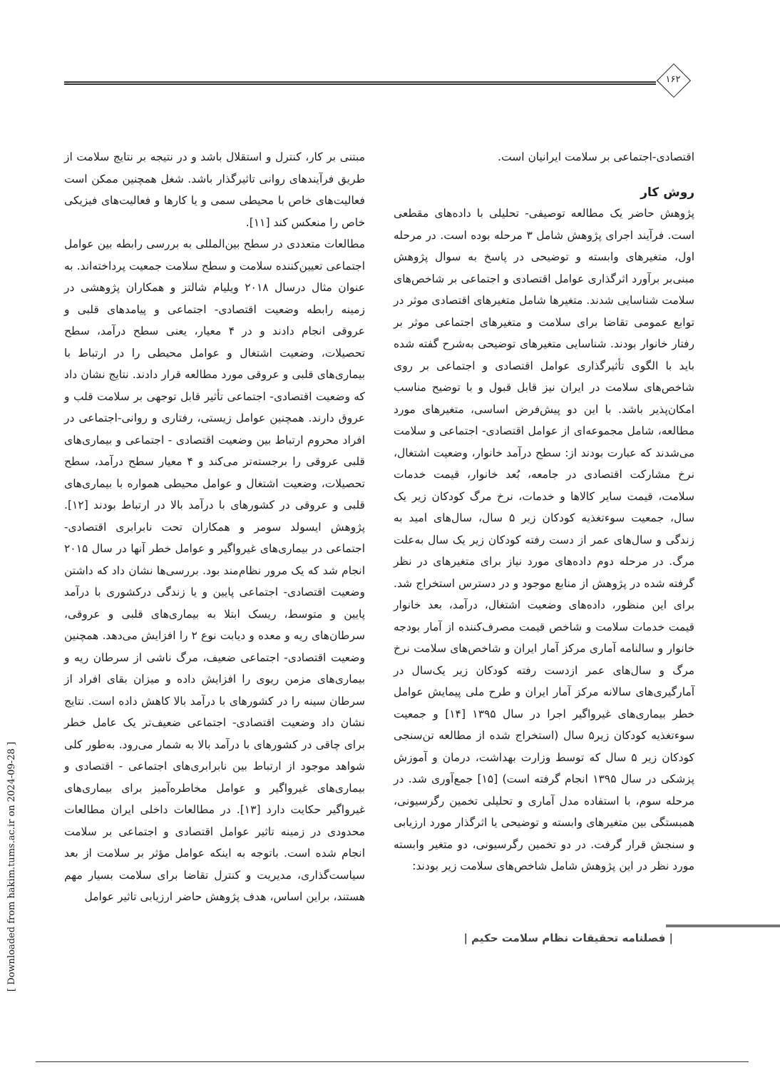۱۶۲
مبتنی بر کار، کنترل و استقلال باشد و در نتیجه بر نتایج سلامت از طریق فرآیندهای روانی تاثیرگذار باشد. شغل همچنین ممکن است فعالیت‌های خاص با محیطی سمی و یا کارها و فعالیت‌های فیزیکی خاص را منعکس کند [۱۱].
مطالعات متعددی در سطح بین‌المللی به بررسی رابطه بین عوامل اجتماعی تعیین‌کننده سلامت و سطح سلامت جمعیت پرداخته‌اند. به عنوان مثال درسال ۲۰۱۸ ویلیام شالتز و همکاران پژوهشی در زمینه رابطه وضعیت اقتصادی- اجتماعی و پیامدهای قلبی و عروقی انجام دادند و در ۴ معیار، یعنی سطح درآمد، سطح تحصیلات، وضعیت اشتغال و عوامل محیطی را در ارتباط با بیماری‌های قلبی و عروقی مورد مطالعه قرار دادند. نتایج نشان داد که وضعیت اقتصادی- اجتماعی تأثیر قابل توجهی بر سلامت قلب و عروق دارند. همچنین عوامل زیستی، رفتاری و روانی-اجتماعی در افراد محروم ارتباط بین وضعیت اقتصادی - اجتماعی و بیماری‌های قلبی عروقی را برجسته‌تر می‌کند و ۴ معیار سطح درآمد، سطح تحصیلات، وضعیت اشتغال و عوامل محیطی همواره با بیماری‌های قلبی و عروقی در کشورهای با درآمد بالا در ارتباط بودند [۱۲]. پژوهش ایسولد سومر و همکاران تحت نابرابری اقتصادی- اجتماعی در بیماری‌های غیرواگیر و عوامل خطر آنها در سال ۲۰۱۵ انجام شد که یک مرور نظام‌مند بود. بررسی‌ها نشان داد که داشتن وضعیت اقتصادی- اجتماعی پایین و یا زندگی درکشوری با درآمد پایین و متوسط، ریسک ابتلا به بیماری‌های قلبی و عروقی، سرطان‌های ریه و معده و دیابت نوع ۲ را افزایش می‌دهد. همچنین وضعیت اقتصادی- اجتماعی ضعیف، مرگ ناشی از سرطان ریه و بیماری‌های مزمن ریوی را افزایش داده و میزان بقای افراد از سرطان سینه را در کشورهای با درآمد بالا کاهش داده است. نتایج نشان داد وضعیت اقتصادی- اجتماعی ضعیف‌تر یک عامل خطر برای چاقی در کشورهای با درآمد بالا به شمار می‌رود. به‌طور کلی شواهد موجود از ارتباط بین نابرابری‌های اجتماعی - اقتصادی و بیماری‌های غیرواگیر و عوامل مخاطره‌آمیز برای بیماری‌های غیرواگیر حکایت دارد [۱۳]. در مطالعات داخلی ایران مطالعات محدودی در زمینه تاثیر عوامل اقتصادی و اجتماعی بر سلامت انجام شده است. باتوجه به اینکه عوامل مؤثر بر سلامت از بعد سیاست‌گذاری، مدیریت و کنترل تقاضا برای سلامت بسیار مهم هستند، براین اساس، هدف پژوهش حاضر ارزیابی تاثیر عوامل
اقتصادی-اجتماعی بر سلامت ایرانیان است.
روش کار
پژوهش حاضر یک مطالعه توصیفی- تحلیلی با داده‌های مقطعی است. فرآیند اجرای پژوهش شامل ۳ مرحله بوده است. در مرحله اول، متغیرهای وابسته و توضیحی در پاسخ به سوال پژوهش مبنی‌بر برآورد اثرگذاری عوامل اقتصادی و اجتماعی بر شاخص‌های سلامت شناسایی شدند. متغیرها شامل متغیرهای اقتصادی موثر در توابع عمومی تقاضا برای سلامت و متغیرهای اجتماعی موثر بر رفتار خانوار بودند. شناسایی متغیرهای توضیحی به‌شرح گفته شده باید با الگوی تأثیرگذاری عوامل اقتصادی و اجتماعی بر روی شاخص‌های سلامت در ایران نیز قابل قبول و با توضیح مناسب امکان‌پذیر باشد. با این دو پیش‌فرض اساسی، متغیرهای مورد مطالعه، شامل مجموعه‌ای از عوامل اقتصادی- اجتماعی و سلامت می‌شدند که عبارت بودند از: سطح درآمد خانوار، وضعیت اشتغال، نرخ مشارکت اقتصادی در جامعه، بُعد خانوار، قیمت خدمات سلامت، قیمت سایر کالاها و خدمات، نرخ مرگ کودکان زیر یک سال، جمعیت سوء‌تغذیه کودکان زیر ۵ سال، سال‌های امید به زندگی و سال‌های عمر از دست رفته کودکان زیر یک سال به‌علت مرگ. در مرحله دوم داده‌های مورد نیاز برای متغیرهای در نظر گرفته شده در پژوهش از منابع موجود و در دسترس استخراج شد. برای این منظور، داده‌های وضعیت اشتغال، درآمد، بعد خانوار قیمت خدمات سلامت و شاخص قیمت مصرف‌کننده از آمار بودجه خانوار و سالنامه آماری مرکز آمار ایران و شاخص‌های سلامت نرخ مرگ و سال‌های عمر ازدست رفته کودکان زیر یک‌سال در آمارگیری‌های سالانه مرکز آمار ایران و طرح ملی پیمایش عوامل خطر بیماری‌های غیرواگیر اجرا در سال ۱۳۹۵ [۱۴] و جمعیت سوءتغذیه کودکان زیر۵ سال (استخراج شده از مطالعه تن‌سنجی کودکان زیر ۵ سال که توسط وزارت بهداشت، درمان و آموزش پزشکی در سال ۱۳۹۵ انجام گرفته است) [۱۵] جمع‌آوری شد. در مرحله سوم، با استفاده مدل آماری و تحلیلی تخمین رگرسیونی، همبستگی بین متغیرهای وابسته و توضیحی یا اثرگذار مورد ارزیابی و سنجش قرار گرفت. در دو تخمین رگرسیونی، دو متغیر وابسته مورد نظر در این پژوهش شامل شاخص‌های سلامت زیر بودند:
| فصلنامه تحقیقات نظام سلامت حکیم |
[ Downloaded from hakim.tums.ac.ir on 2024-09-28 ]